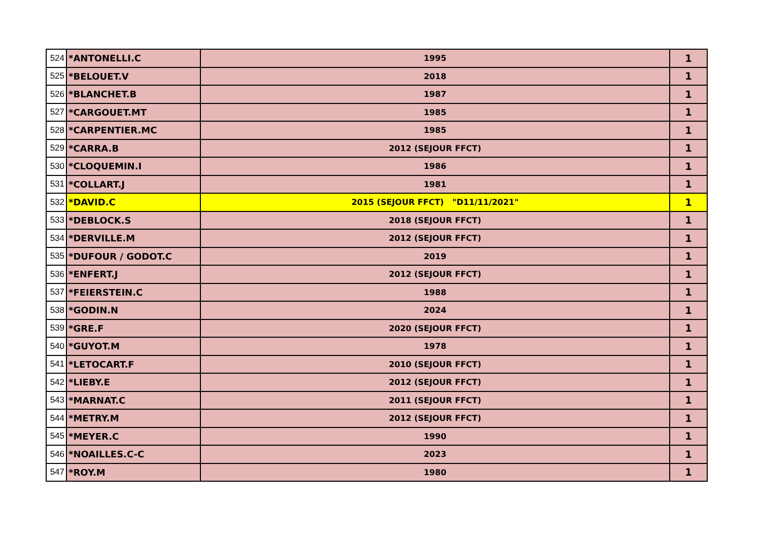| 524 | *ANTONELLI.C | 1995 | 1 |
| 525 | *BELOUET.V | 2018 | 1 |
| 526 | *BLANCHET.B | 1987 | 1 |
| 527 | *CARGOUET.MT | 1985 | 1 |
| 528 | *CARPENTIER.MC | 1985 | 1 |
| 529 | *CARRA.B | 2012 (SEJOUR FFCT) | 1 |
| 530 | *CLOQUEMIN.I | 1986 | 1 |
| 531 | *COLLART.J | 1981 | 1 |
| 532 | *DAVID.C | 2015 (SEJOUR FFCT) "D11/11/2021" | 1 |
| 533 | *DEBLOCK.S | 2018 (SEJOUR FFCT) | 1 |
| 534 | *DERVILLE.M | 2012 (SEJOUR FFCT) | 1 |
| 535 | *DUFOUR / GODOT.C | 2019 | 1 |
| 536 | *ENFERT.J | 2012 (SEJOUR FFCT) | 1 |
| 537 | *FEIERSTEIN.C | 1988 | 1 |
| 538 | *GODIN.N | 2024 | 1 |
| 539 | *GRE.F | 2020 (SEJOUR FFCT) | 1 |
| 540 | *GUYOT.M | 1978 | 1 |
| 541 | *LETOCART.F | 2010 (SEJOUR FFCT) | 1 |
| 542 | *LIEBY.E | 2012 (SEJOUR FFCT) | 1 |
| 543 | *MARNAT.C | 2011 (SEJOUR FFCT) | 1 |
| 544 | *METRY.M | 2012 (SEJOUR FFCT) | 1 |
| 545 | *MEYER.C | 1990 | 1 |
| 546 | *NOAILLES.C-C | 2023 | 1 |
| 547 | *ROY.M | 1980 | 1 |